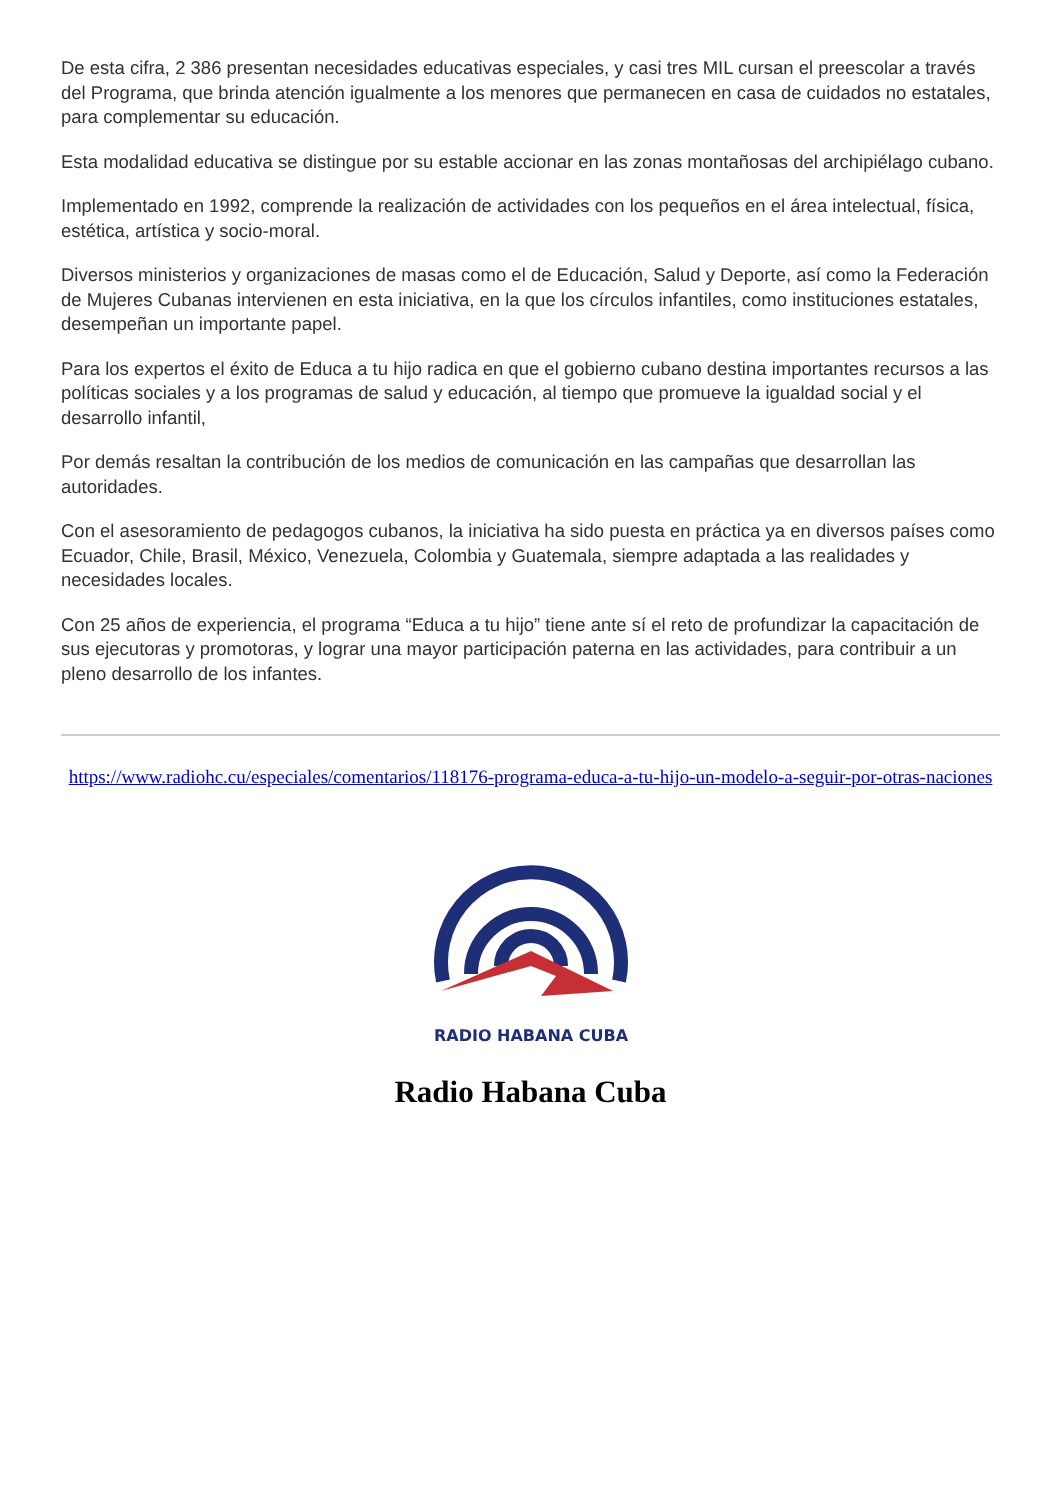De esta cifra, 2 386 presentan necesidades educativas especiales, y casi tres MIL cursan el preescolar a través del Programa, que brinda atención igualmente a los menores que permanecen en casa de cuidados no estatales, para complementar su educación.
Esta modalidad educativa se distingue por su estable accionar en las zonas montañosas del archipiélago cubano.
Implementado en 1992, comprende la realización de actividades con los pequeños en el área intelectual, física, estética, artística y socio-moral.
Diversos ministerios y organizaciones de masas como el de Educación, Salud y Deporte, así como la Federación de Mujeres Cubanas intervienen en esta iniciativa, en la que los círculos infantiles, como instituciones estatales, desempeñan un importante papel.
Para los expertos el éxito de Educa a tu hijo radica en que el gobierno cubano destina importantes recursos a las políticas sociales y a los programas de salud y educación, al tiempo que promueve la igualdad social y el desarrollo infantil,
Por demás resaltan la contribución de los medios de comunicación en las campañas que desarrollan las autoridades.
Con el asesoramiento de pedagogos cubanos, la iniciativa ha sido puesta en práctica ya en diversos países como Ecuador, Chile, Brasil, México, Venezuela, Colombia y Guatemala, siempre adaptada a las realidades y necesidades locales.
Con 25 años de experiencia, el programa “Educa a tu hijo” tiene ante sí el reto de profundizar la capacitación de sus ejecutoras y promotoras, y lograr una mayor participación paterna en las actividades, para contribuir a un pleno desarrollo de los infantes.
https://www.radiohc.cu/especiales/comentarios/118176-programa-educa-a-tu-hijo-un-modelo-a-seguir-por-otras-naciones
RADIO HABANA CUBA
Radio Habana Cuba